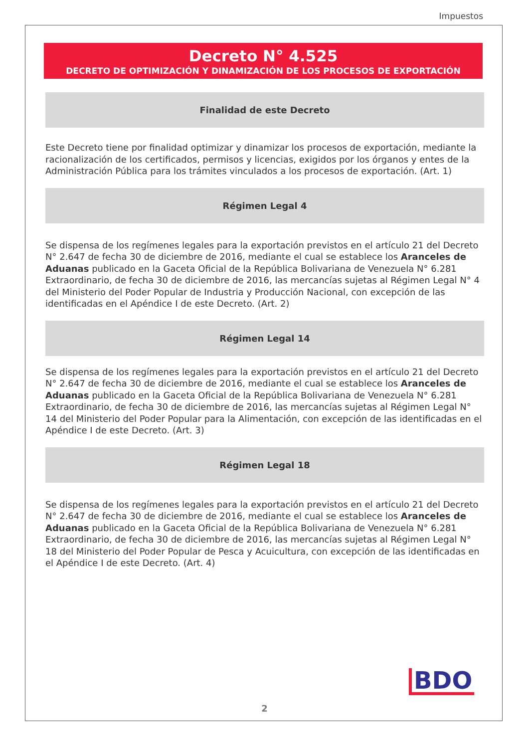Impuestos
Decreto N° 4.525
DECRETO DE OPTIMIZACIÓN Y DINAMIZACIÓN DE LOS PROCESOS DE EXPORTACIÓN
Finalidad de este Decreto
Este Decreto tiene por finalidad optimizar y dinamizar los procesos de exportación, mediante la racionalización de los certificados, permisos y licencias, exigidos por los órganos y entes de la Administración Pública para los trámites vinculados a los procesos de exportación. (Art. 1)
Régimen Legal 4
Se dispensa de los regímenes legales para la exportación previstos en el artículo 21 del Decreto N° 2.647 de fecha 30 de diciembre de 2016, mediante el cual se establece los Aranceles de Aduanas publicado en la Gaceta Oficial de la República Bolivariana de Venezuela N° 6.281 Extraordinario, de fecha 30 de diciembre de 2016, las mercancías sujetas al Régimen Legal N° 4 del Ministerio del Poder Popular de Industria y Producción Nacional, con excepción de las identificadas en el Apéndice I de este Decreto. (Art. 2)
Régimen Legal 14
Se dispensa de los regímenes legales para la exportación previstos en el artículo 21 del Decreto N° 2.647 de fecha 30 de diciembre de 2016, mediante el cual se establece los Aranceles de Aduanas publicado en la Gaceta Oficial de la República Bolivariana de Venezuela N° 6.281 Extraordinario, de fecha 30 de diciembre de 2016, las mercancías sujetas al Régimen Legal N° 14 del Ministerio del Poder Popular para la Alimentación, con excepción de las identificadas en el Apéndice I de este Decreto. (Art. 3)
Régimen Legal 18
Se dispensa de los regímenes legales para la exportación previstos en el artículo 21 del Decreto N° 2.647 de fecha 30 de diciembre de 2016, mediante el cual se establece los Aranceles de Aduanas publicado en la Gaceta Oficial de la República Bolivariana de Venezuela N° 6.281 Extraordinario, de fecha 30 de diciembre de 2016, las mercancías sujetas al Régimen Legal N° 18 del Ministerio del Poder Popular de Pesca y Acuicultura, con excepción de las identificadas en el Apéndice I de este Decreto. (Art. 4)
BDO
2